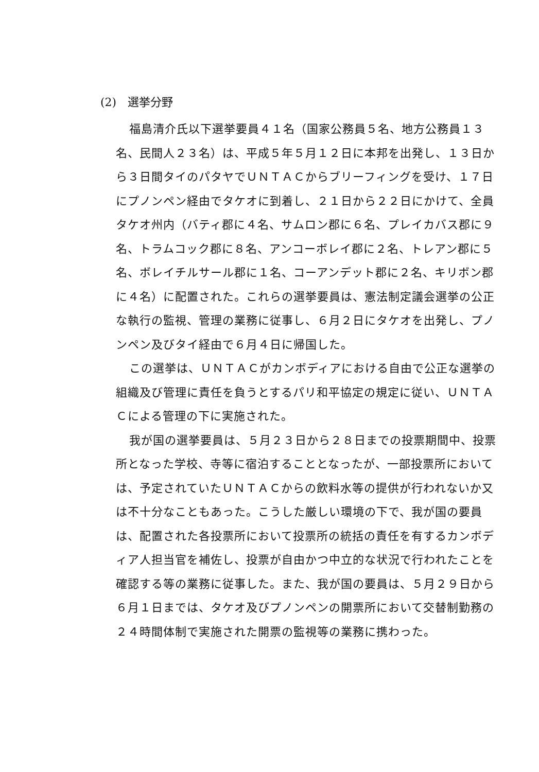(2)　選挙分野
福島清介氏以下選挙要員４１名（国家公務員５名、地方公務員１３名、民間人２３名）は、平成５年５月１２日に本邦を出発し、１３日から３日間タイのパタヤでＵＮＴＡＣからブリーフィングを受け、１７日にプノンペン経由でタケオに到着し、２１日から２２日にかけて、全員タケオ州内（バティ郡に４名、サムロン郡に６名、プレイカバス郡に９名、トラムコック郡に８名、アンコーボレイ郡に２名、トレアン郡に５名、ボレイチルサール郡に１名、コーアンデット郡に２名、キリボン郡に４名）に配置された。これらの選挙要員は、憲法制定議会選挙の公正な執行の監視、管理の業務に従事し、６月２日にタケオを出発し、プノンペン及びタイ経由で６月４日に帰国した。
この選挙は、ＵＮＴＡＣがカンボディアにおける自由で公正な選挙の組織及び管理に責任を負うとするパリ和平協定の規定に従い、ＵＮＴＡＣによる管理の下に実施された。
我が国の選挙要員は、５月２３日から２８日までの投票期間中、投票所となった学校、寺等に宿泊することとなったが、一部投票所においては、予定されていたＵＮＴＡＣからの飲料水等の提供が行われないか又は不十分なこともあった。こうした厳しい環境の下で、我が国の要員は、配置された各投票所において投票所の統括の責任を有するカンボディア人担当官を補佐し、投票が自由かつ中立的な状況で行われたことを確認する等の業務に従事した。また、我が国の要員は、５月２９日から６月１日までは、タケオ及びプノンペンの開票所において交替制勤務の２４時間体制で実施された開票の監視等の業務に携わった。